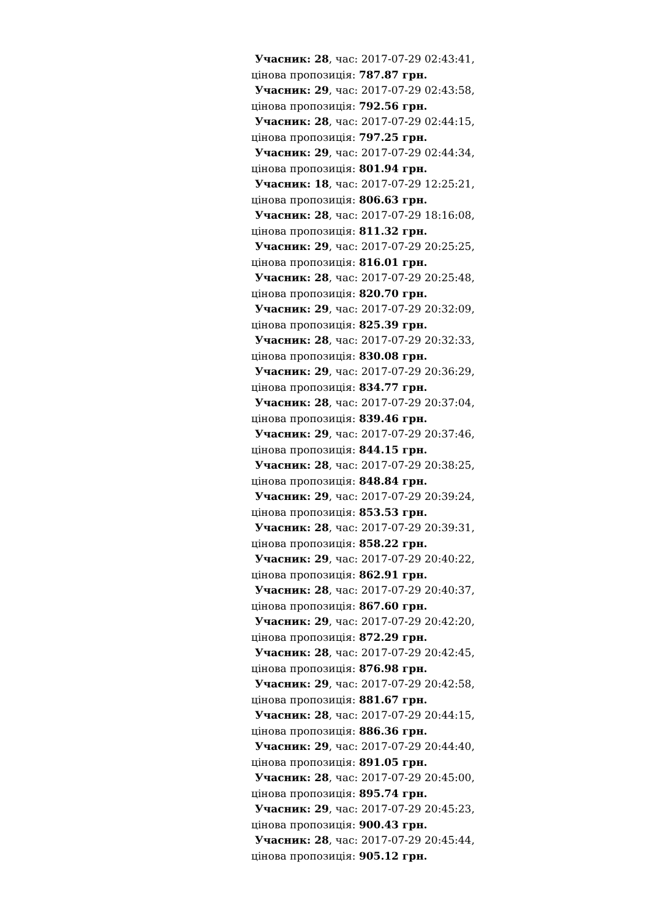Учасник: 28, час: 2017-07-29 02:43:41,
цінова пропозиція: 787.87 грн.
Учасник: 29, час: 2017-07-29 02:43:58,
цінова пропозиція: 792.56 грн.
Учасник: 28, час: 2017-07-29 02:44:15,
цінова пропозиція: 797.25 грн.
Учасник: 29, час: 2017-07-29 02:44:34,
цінова пропозиція: 801.94 грн.
Учасник: 18, час: 2017-07-29 12:25:21,
цінова пропозиція: 806.63 грн.
Учасник: 28, час: 2017-07-29 18:16:08,
цінова пропозиція: 811.32 грн.
Учасник: 29, час: 2017-07-29 20:25:25,
цінова пропозиція: 816.01 грн.
Учасник: 28, час: 2017-07-29 20:25:48,
цінова пропозиція: 820.70 грн.
Учасник: 29, час: 2017-07-29 20:32:09,
цінова пропозиція: 825.39 грн.
Учасник: 28, час: 2017-07-29 20:32:33,
цінова пропозиція: 830.08 грн.
Учасник: 29, час: 2017-07-29 20:36:29,
цінова пропозиція: 834.77 грн.
Учасник: 28, час: 2017-07-29 20:37:04,
цінова пропозиція: 839.46 грн.
Учасник: 29, час: 2017-07-29 20:37:46,
цінова пропозиція: 844.15 грн.
Учасник: 28, час: 2017-07-29 20:38:25,
цінова пропозиція: 848.84 грн.
Учасник: 29, час: 2017-07-29 20:39:24,
цінова пропозиція: 853.53 грн.
Учасник: 28, час: 2017-07-29 20:39:31,
цінова пропозиція: 858.22 грн.
Учасник: 29, час: 2017-07-29 20:40:22,
цінова пропозиція: 862.91 грн.
Учасник: 28, час: 2017-07-29 20:40:37,
цінова пропозиція: 867.60 грн.
Учасник: 29, час: 2017-07-29 20:42:20,
цінова пропозиція: 872.29 грн.
Учасник: 28, час: 2017-07-29 20:42:45,
цінова пропозиція: 876.98 грн.
Учасник: 29, час: 2017-07-29 20:42:58,
цінова пропозиція: 881.67 грн.
Учасник: 28, час: 2017-07-29 20:44:15,
цінова пропозиція: 886.36 грн.
Учасник: 29, час: 2017-07-29 20:44:40,
цінова пропозиція: 891.05 грн.
Учасник: 28, час: 2017-07-29 20:45:00,
цінова пропозиція: 895.74 грн.
Учасник: 29, час: 2017-07-29 20:45:23,
цінова пропозиція: 900.43 грн.
Учасник: 28, час: 2017-07-29 20:45:44,
цінова пропозиція: 905.12 грн.